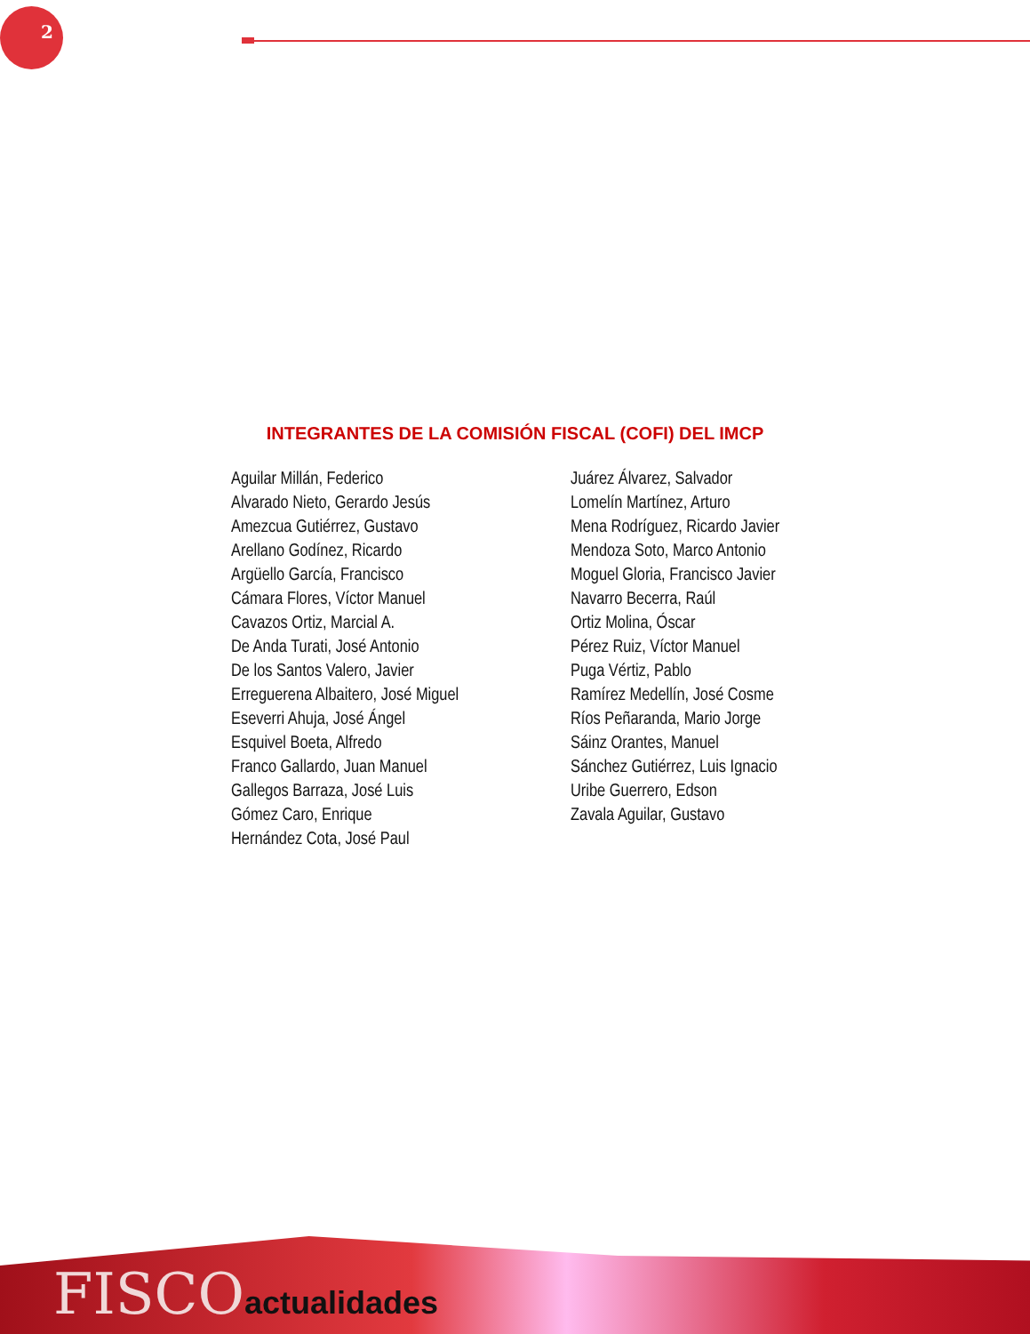2
INTEGRANTES DE LA COMISIÓN FISCAL (COFI) DEL IMCP
Aguilar Millán, Federico
Alvarado Nieto, Gerardo Jesús
Amezcua Gutiérrez, Gustavo
Arellano Godínez, Ricardo
Argüello García, Francisco
Cámara Flores, Víctor Manuel
Cavazos Ortiz, Marcial A.
De Anda Turati, José Antonio
De los Santos Valero, Javier
Erreguerena Albaitero, José Miguel
Eseverri Ahuja, José Ángel
Esquivel Boeta, Alfredo
Franco Gallardo, Juan Manuel
Gallegos Barraza, José Luis
Gómez Caro, Enrique
Hernández Cota, José Paul
Juárez Álvarez, Salvador
Lomelín Martínez, Arturo
Mena Rodríguez, Ricardo Javier
Mendoza Soto, Marco Antonio
Moguel Gloria, Francisco Javier
Navarro Becerra, Raúl
Ortiz Molina, Óscar
Pérez Ruiz, Víctor Manuel
Puga Vértiz, Pablo
Ramírez Medellín, José Cosme
Ríos Peñaranda, Mario Jorge
Sáinz Orantes, Manuel
Sánchez Gutiérrez, Luis Ignacio
Uribe Guerrero, Edson
Zavala Aguilar, Gustavo
FISCOactualidades